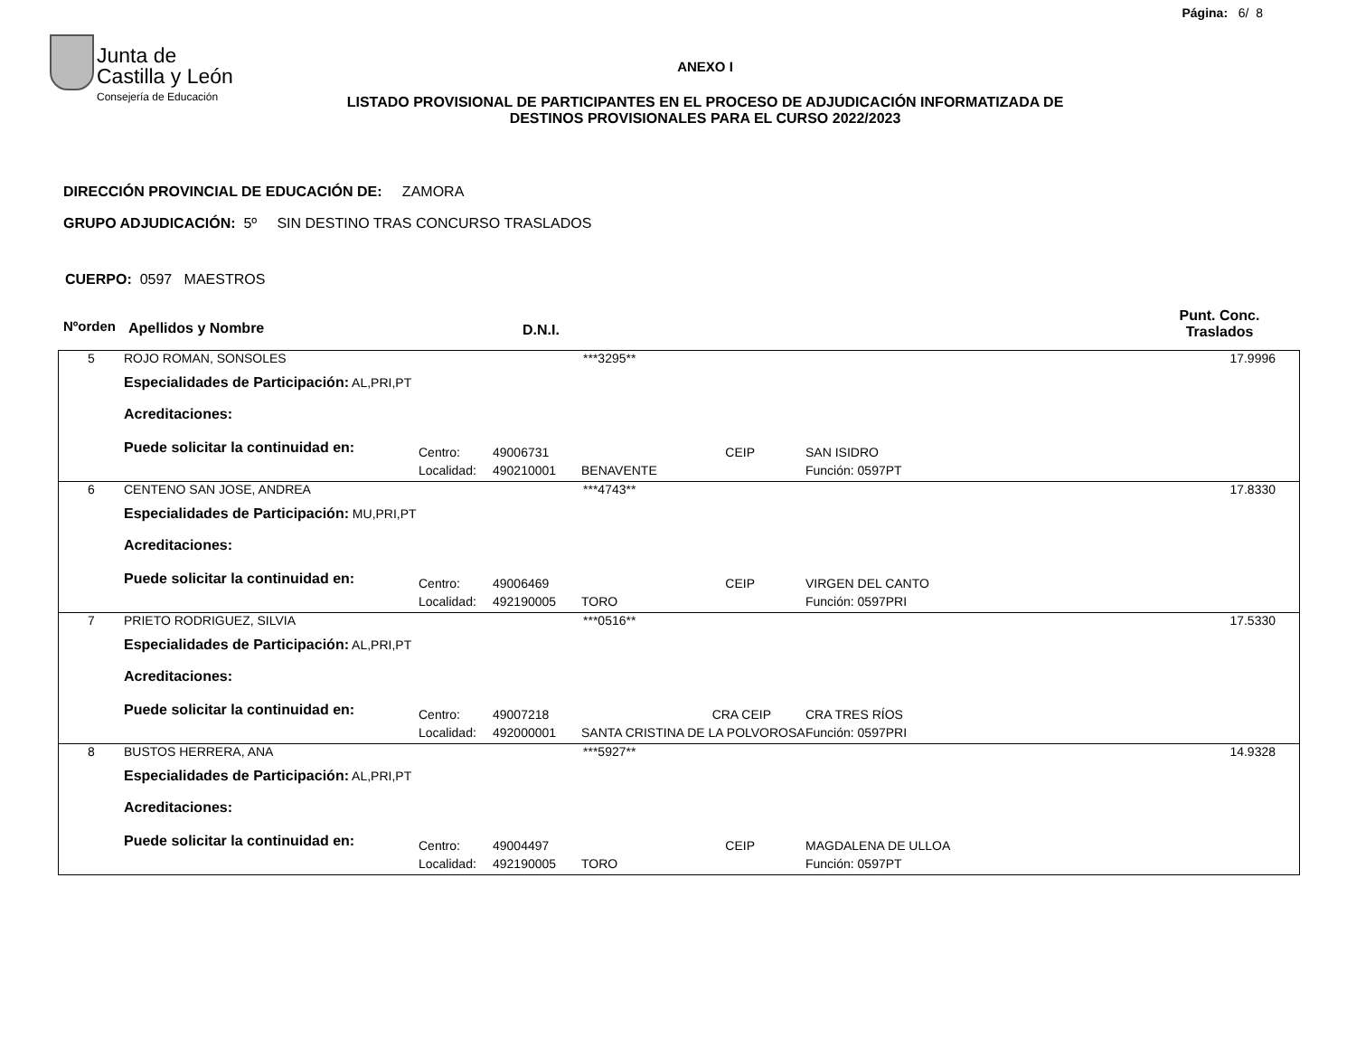Página: 6/ 8
Junta de
Castilla y León
Consejería de Educación
ANEXO I
LISTADO PROVISIONAL DE PARTICIPANTES EN EL PROCESO DE ADJUDICACIÓN INFORMATIZADA DE
DESTINOS PROVISIONALES PARA EL CURSO 2022/2023
DIRECCIÓN PROVINCIAL DE EDUCACIÓN DE: ZAMORA
GRUPO ADJUDICACIÓN: 5º SIN DESTINO TRAS CONCURSO TRASLADOS
CUERPO: 0597 MAESTROS
Nºorden Apellidos y Nombre D.N.I. Punt. Conc.
Traslados
| 5 | ROJO ROMAN, SONSOLES | | ***3295** | | | | 17.9996 |
| | Especialidades de Participación: AL,PRI,PT | | | | | | |
| | Acreditaciones: | | | | | | |
| | Puede solicitar la continuidad en: | Centro: | 49006731 | CEIP | SAN ISIDRO | | |
| | | Localidad: | 490210001 | BENAVENTE | | Función: 0597PT | |
| 6 | CENTENO SAN JOSE, ANDREA | | ***4743** | | | | 17.8330 |
| | Especialidades de Participación: MU,PRI,PT | | | | | | |
| | Acreditaciones: | | | | | | |
| | Puede solicitar la continuidad en: | Centro: | 49006469 | CEIP | VIRGEN DEL CANTO | | |
| | | Localidad: | 492190005 | TORO | | Función: 0597PRI | |
| 7 | PRIETO RODRIGUEZ, SILVIA | | ***0516** | | | | 17.5330 |
| | Especialidades de Participación: AL,PRI,PT | | | | | | |
| | Acreditaciones: | | | | | | |
| | Puede solicitar la continuidad en: | Centro: | 49007218 | CRA CEIP | CRA TRES RÍOS | | |
| | | Localidad: | 492000001 | SANTA CRISTINA DE LA POLVOROSA | | Función: 0597PRI | |
| 8 | BUSTOS HERRERA, ANA | | ***5927** | | | | 14.9328 |
| | Especialidades de Participación: AL,PRI,PT | | | | | | |
| | Acreditaciones: | | | | | | |
| | Puede solicitar la continuidad en: | Centro: | 49004497 | CEIP | MAGDALENA DE ULLOA | | |
| | | Localidad: | 492190005 | TORO | | Función: 0597PT | |